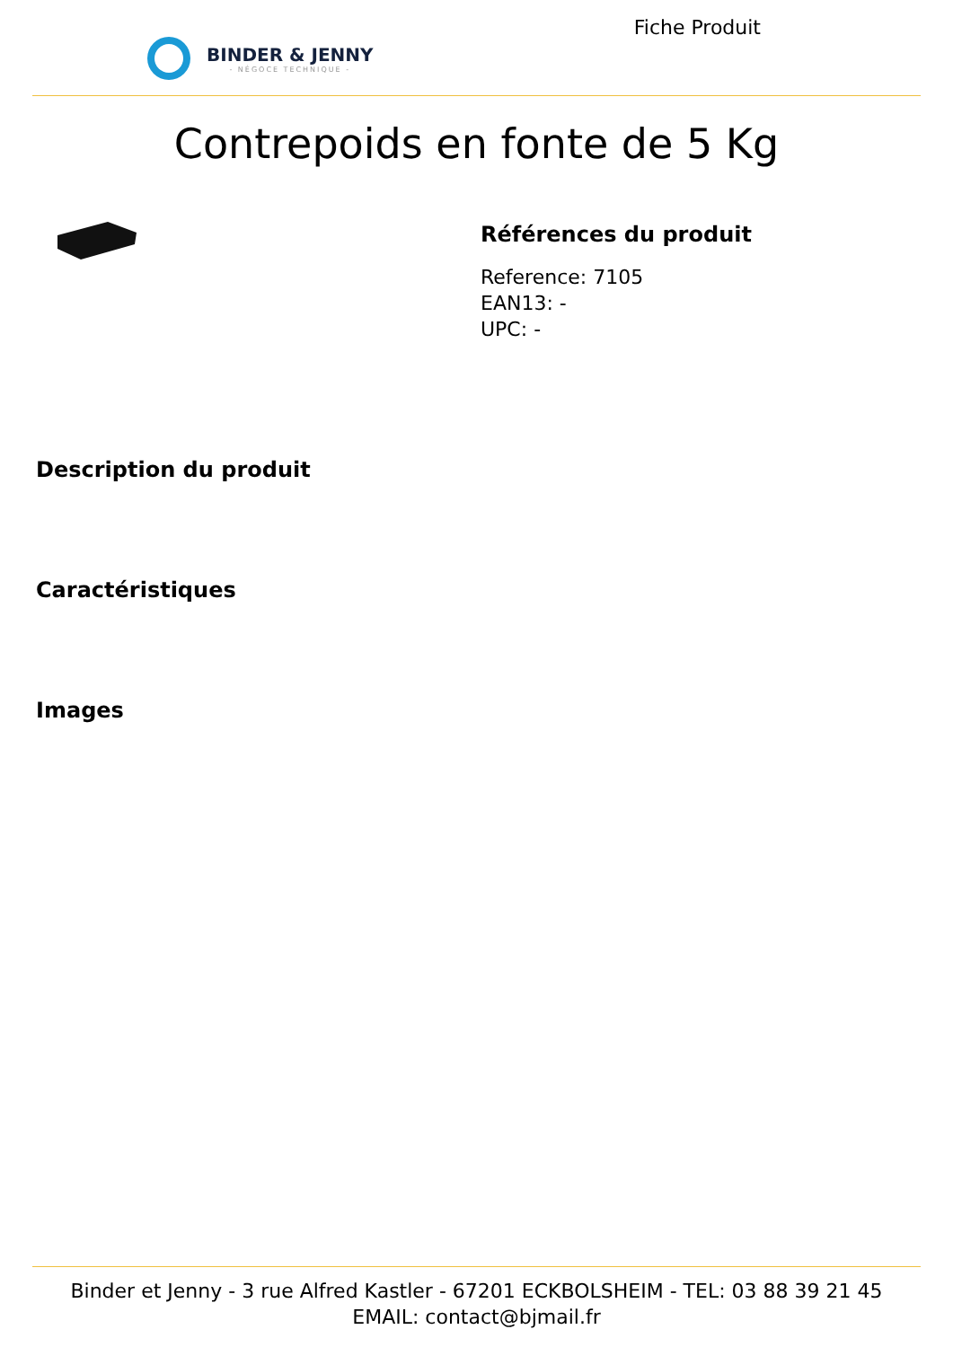BINDER & JENNY
- NÉGOCE TECHNIQUE -
Fiche Produit
Contrepoids en fonte de 5 Kg
Références du produit
Reference: 7105
EAN13: -
UPC: -
Description du produit
Caractéristiques
Images
Binder et Jenny - 3 rue Alfred Kastler - 67201 ECKBOLSHEIM - TEL: 03 88 39 21 45
EMAIL: contact@bjmail.fr